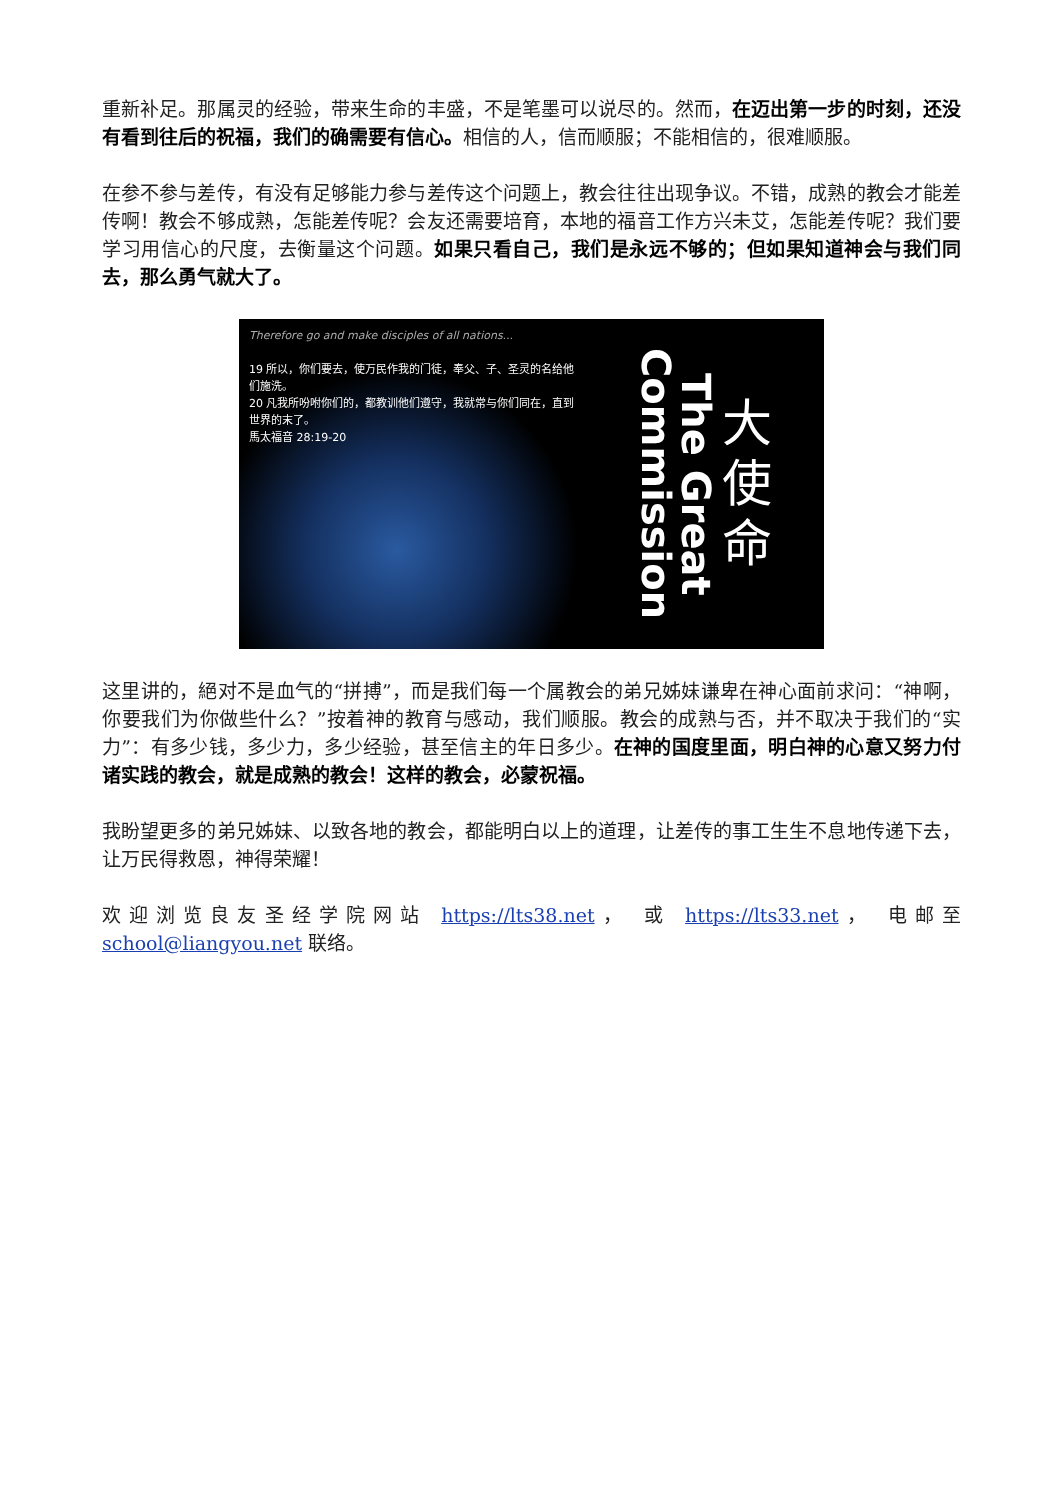重新补足。那属灵的经验，带来生命的丰盛，不是笔墨可以说尽的。然而，在迈出第一步的时刻，还没有看到往后的祝福，我们的确需要有信心。相信的人，信而顺服；不能相信的，很难顺服。
在参不参与差传，有没有足够能力参与差传这个问题上，教会往往出现争议。不错，成熟的教会才能差传啊！教会不够成熟，怎能差传呢？会友还需要培育，本地的福音工作方兴未艾，怎能差传呢？我们要学习用信心的尺度，去衡量这个问题。如果只看自己，我们是永远不够的；但如果知道神会与我们同去，那么勇气就大了。
Therefore go and make disciples of all nations...
19 所以，你们要去，使万民作我的门徒，奉父、子、圣灵的名给他们施洗。
20 凡我所吩咐你们的，都教训他们遵守，我就常与你们同在，直到世界的末了。
馬太福音 28:19-20
Commission
The Great
大
使
命
这里讲的，絕对不是血气的“拼搏”，而是我们每一个属教会的弟兄姊妹谦卑在神心面前求问：“神啊，你要我们为你做些什么？”按着神的教育与感动，我们顺服。教会的成熟与否，并不取决于我们的“实力”：有多少钱，多少力，多少经验，甚至信主的年日多少。在神的国度里面，明白神的心意又努力付诸实践的教会，就是成熟的教会！这样的教会，必蒙祝福。
我盼望更多的弟兄姊妹、以致各地的教会，都能明白以上的道理，让差传的事工生生不息地传递下去，让万民得救恩，神得荣耀！
欢迎浏览良友圣经学院网站 https://lts38.net， 或 https://lts33.net， 电邮至 school@liangyou.net 联络。